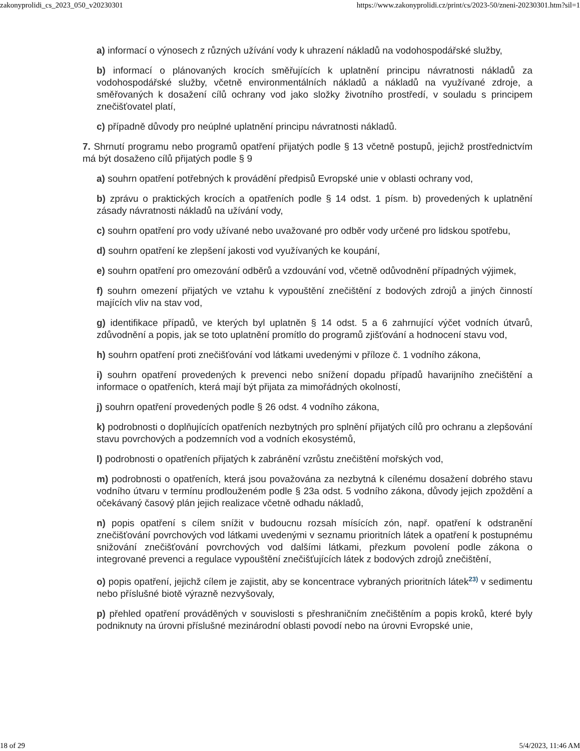zakonyprolidi_cs_2023_050_v20230301 https://www.zakonyprolidi.cz/print/cs/2023-50/zneni-20230301.htm?sil=1
a) informací o výnosech z různých užívání vody k uhrazení nákladů na vodohospodářské služby,
b) informací o plánovaných krocích směřujících k uplatnění principu návratnosti nákladů za vodohospodářské služby, včetně environmentálních nákladů a nákladů na využívané zdroje, a směřovaných k dosažení cílů ochrany vod jako složky životního prostředí, v souladu s principem znečišťovatel platí,
c) případně důvody pro neúplné uplatnění principu návratnosti nákladů.
7. Shrnutí programu nebo programů opatření přijatých podle § 13 včetně postupů, jejichž prostřednictvím má být dosaženo cílů přijatých podle § 9
a) souhrn opatření potřebných k provádění předpisů Evropské unie v oblasti ochrany vod,
b) zprávu o praktických krocích a opatřeních podle § 14 odst. 1 písm. b) provedených k uplatnění zásady návratnosti nákladů na užívání vody,
c) souhrn opatření pro vody užívané nebo uvažované pro odběr vody určené pro lidskou spotřebu,
d) souhrn opatření ke zlepšení jakosti vod využívaných ke koupání,
e) souhrn opatření pro omezování odběrů a vzdouvání vod, včetně odůvodnění případných výjimek,
f) souhrn omezení přijatých ve vztahu k vypouštění znečištění z bodových zdrojů a jiných činností majících vliv na stav vod,
g) identifikace případů, ve kterých byl uplatněn § 14 odst. 5 a 6 zahrnující výčet vodních útvarů, zdůvodnění a popis, jak se toto uplatnění promítlo do programů zjišťování a hodnocení stavu vod,
h) souhrn opatření proti znečišťování vod látkami uvedenými v příloze č. 1 vodního zákona,
i) souhrn opatření provedených k prevenci nebo snížení dopadu případů havarijního znečištění a informace o opatřeních, která mají být přijata za mimořádných okolností,
j) souhrn opatření provedených podle § 26 odst. 4 vodního zákona,
k) podrobnosti o doplňujících opatřeních nezbytných pro splnění přijatých cílů pro ochranu a zlepšování stavu povrchových a podzemních vod a vodních ekosystémů,
l) podrobnosti o opatřeních přijatých k zabránění vzrůstu znečištění mořských vod,
m) podrobnosti o opatřeních, která jsou považována za nezbytná k cílenému dosažení dobrého stavu vodního útvaru v termínu prodlouženém podle § 23a odst. 5 vodního zákona, důvody jejich zpoždění a očekávaný časový plán jejich realizace včetně odhadu nákladů,
n) popis opatření s cílem snížit v budoucnu rozsah mísících zón, např. opatření k odstranění znečišťování povrchových vod látkami uvedenými v seznamu prioritních látek a opatření k postupnému snižování znečišťování povrchových vod dalšími látkami, přezkum povolení podle zákona o integrované prevenci a regulace vypouštění znečišťujících látek z bodových zdrojů znečištění,
o) popis opatření, jejichž cílem je zajistit, aby se koncentrace vybraných prioritních látek<sup>23)</sup> v sedimentu nebo příslušné biotě výrazně nezvyšovaly,
p) přehled opatření prováděných v souvislosti s přeshraničním znečištěním a popis kroků, které byly podniknuty na úrovni příslušné mezinárodní oblasti povodí nebo na úrovni Evropské unie,
18 of 29 5/4/2023, 11:46 AM